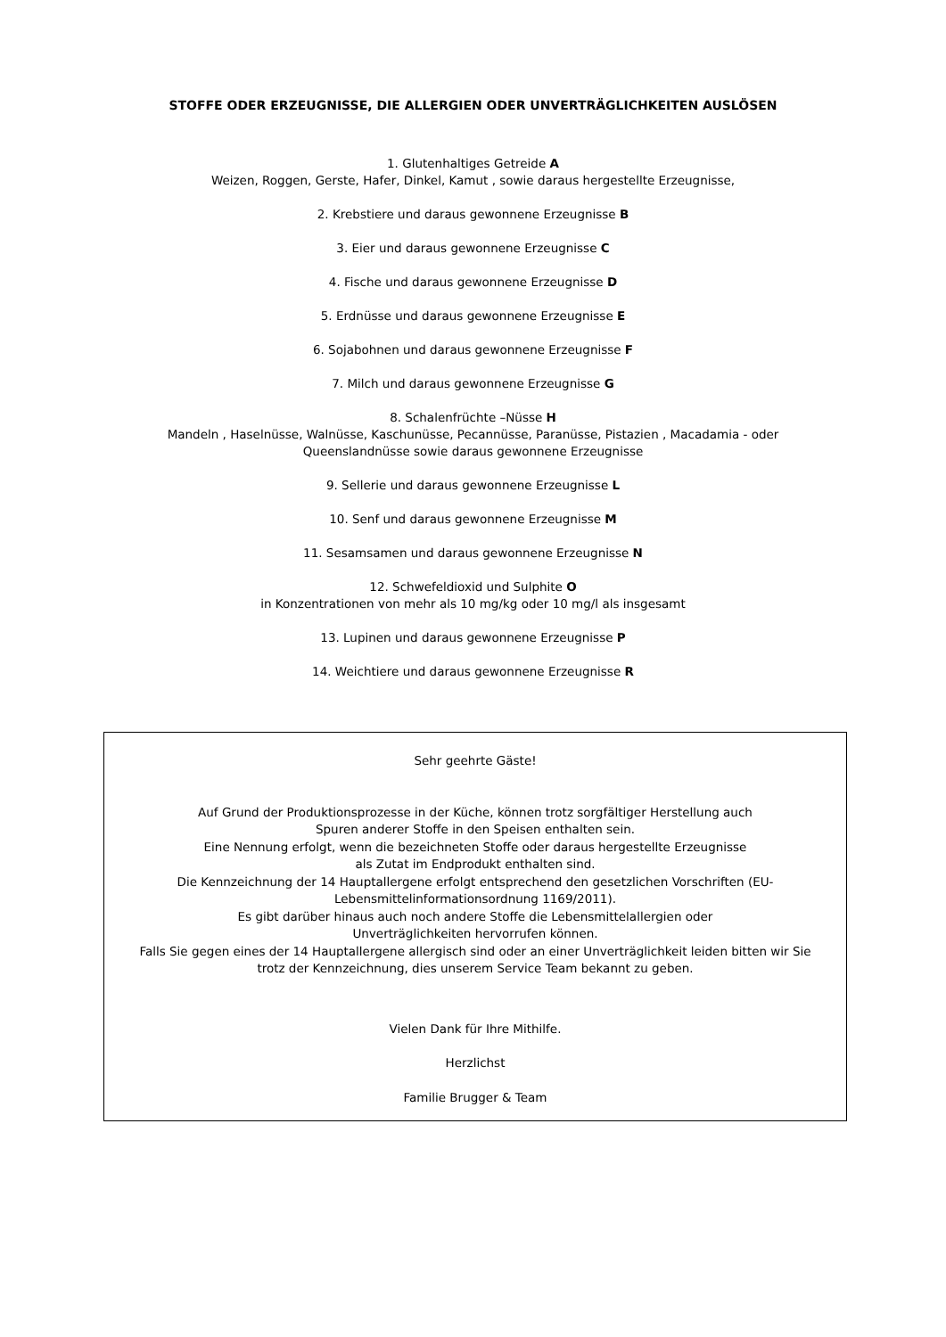STOFFE ODER ERZEUGNISSE, DIE ALLERGIEN ODER UNVERTRÄGLICHKEITEN AUSLÖSEN
1. Glutenhaltiges Getreide A
Weizen, Roggen, Gerste, Hafer, Dinkel, Kamut , sowie daraus hergestellte Erzeugnisse,
2. Krebstiere und daraus gewonnene Erzeugnisse B
3. Eier und daraus gewonnene Erzeugnisse C
4. Fische und daraus gewonnene Erzeugnisse D
5. Erdnüsse und daraus gewonnene Erzeugnisse E
6. Sojabohnen und daraus gewonnene Erzeugnisse F
7. Milch und daraus gewonnene Erzeugnisse G
8. Schalenfrüchte –Nüsse H
Mandeln , Haselnüsse, Walnüsse, Kaschunüsse, Pecannüsse, Paranüsse, Pistazien , Macadamia - oder
Queenslandnüsse sowie daraus gewonnene Erzeugnisse
9. Sellerie und daraus gewonnene Erzeugnisse L
10. Senf und daraus gewonnene Erzeugnisse M
11. Sesamsamen und daraus gewonnene Erzeugnisse N
12. Schwefeldioxid und Sulphite O
in Konzentrationen von mehr als 10 mg/kg oder 10 mg/l als insgesamt
13. Lupinen und daraus gewonnene Erzeugnisse P
14. Weichtiere und daraus gewonnene Erzeugnisse R
Sehr geehrte Gäste!
Auf Grund der Produktionsprozesse in der Küche, können trotz sorgfältiger Herstellung auch
Spuren anderer Stoffe in den Speisen enthalten sein.
Eine Nennung erfolgt, wenn die bezeichneten Stoffe oder daraus hergestellte Erzeugnisse
als Zutat im Endprodukt enthalten sind.
Die Kennzeichnung der 14 Hauptallergene erfolgt entsprechend den gesetzlichen Vorschriften (EU-
Lebensmittelinformationsordnung 1169/2011).
Es gibt darüber hinaus auch noch andere Stoffe die Lebensmittelallergien oder
Unverträglichkeiten hervorrufen können.
Falls Sie gegen eines der 14 Hauptallergene allergisch sind oder an einer Unverträglichkeit leiden bitten wir Sie
trotz der Kennzeichnung, dies unserem Service Team bekannt zu geben.
Vielen Dank für Ihre Mithilfe.
Herzlichst
Familie Brugger & Team